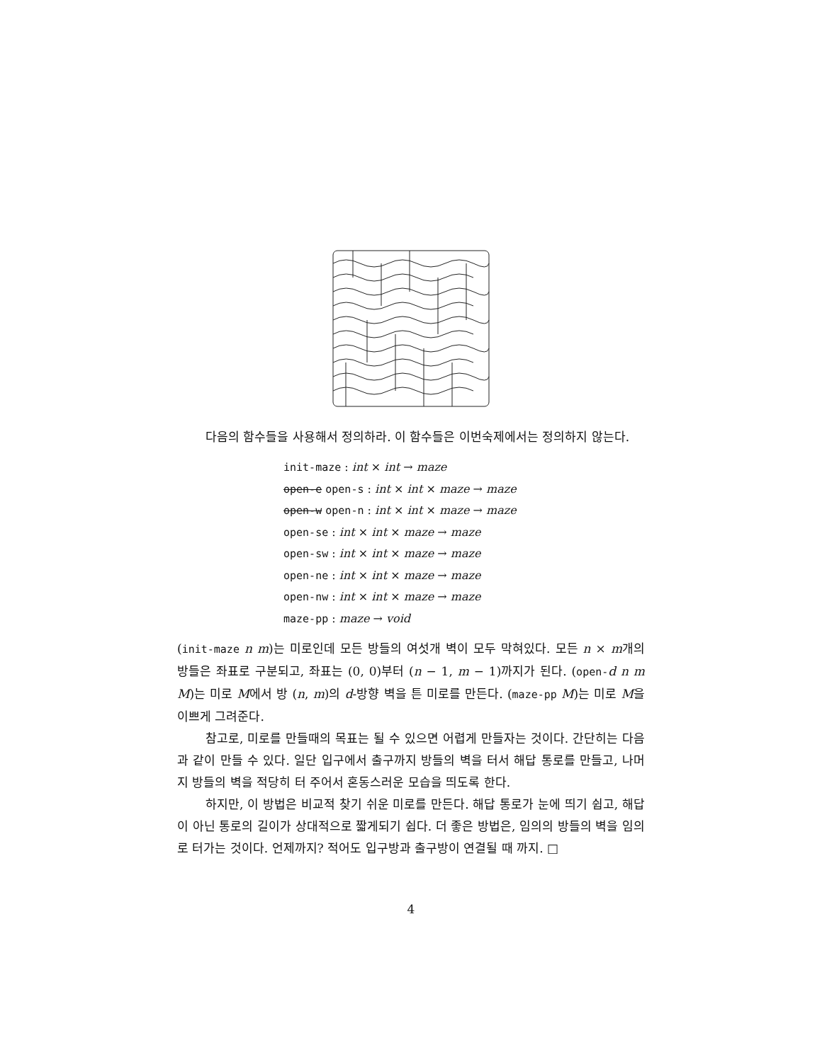다음의 함수들을 사용해서 정의하라. 이 함수들은 이번숙제에서는 정의하지 않는다.
init-maze : int × int → maze
open-e open-s : int × int × maze → maze
open-w open-n : int × int × maze → maze
open-se : int × int × maze → maze
open-sw : int × int × maze → maze
open-ne : int × int × maze → maze
open-nw : int × int × maze → maze
maze-pp : maze → void
(init-maze n m)는 미로인데 모든 방들의 여섯개 벽이 모두 막혀있다. 모든 n × m개의 방들은 좌표로 구분되고, 좌표는 (0, 0)부터 (n − 1, m − 1)까지가 된다. (open-d n m M)는 미로 M에서 방 (n, m)의 d-방향 벽을 튼 미로를 만든다. (maze-pp M)는 미로 M을 이쁘게 그려준다.
참고로, 미로를 만들때의 목표는 될 수 있으면 어렵게 만들자는 것이다. 간단히는 다음과 같이 만들 수 있다. 일단 입구에서 출구까지 방들의 벽을 터서 해답 통로를 만들고, 나머지 방들의 벽을 적당히 터 주어서 혼동스러운 모습을 띄도록 한다.
하지만, 이 방법은 비교적 찾기 쉬운 미로를 만든다. 해답 통로가 눈에 띄기 쉽고, 해답이 아닌 통로의 길이가 상대적으로 짧게되기 쉽다. 더 좋은 방법은, 임의의 방들의 벽을 임의로 터가는 것이다. 언제까지? 적어도 입구방과 출구방이 연결될 때 까지. □
4